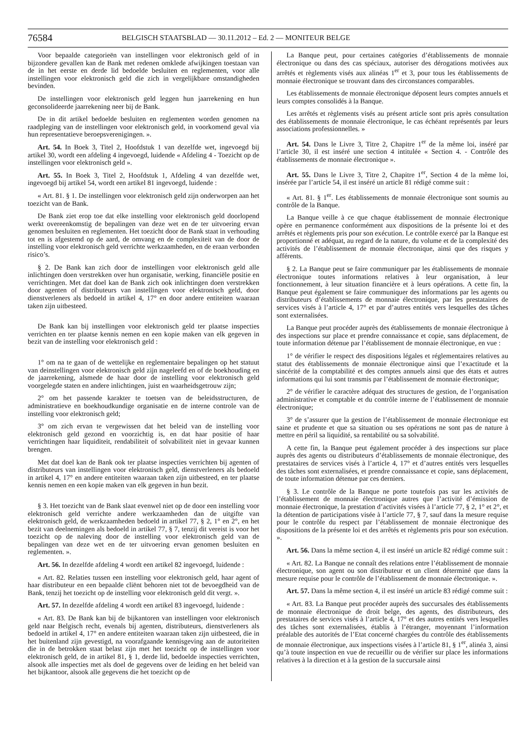76584 BELGISCH STAATSBLAD — 30.11.2012 – Ed. 2 — MONITEUR BELGE
Voor bepaalde categorieën van instellingen voor elektronisch geld of in bijzondere gevallen kan de Bank met redenen omklede afwijkingen toestaan van de in het eerste en derde lid bedoelde besluiten en reglementen, voor alle instellingen voor elektronisch geld die zich in vergelijkbare omstandigheden bevinden.
De instellingen voor elektronisch geld leggen hun jaarrekening en hun geconsolideerde jaarrekening neer bij de Bank.
De in dit artikel bedoelde besluiten en reglementen worden genomen na raadpleging van de instellingen voor elektronisch geld, in voorkomend geval via hun representatieve beroepsverenigingen. ».
Art. 54. In Boek 3, Titel 2, Hoofdstuk 1 van dezelfde wet, ingevoegd bij artikel 30, wordt een afdeling 4 ingevoegd, luidende « Afdeling 4 - Toezicht op de instellingen voor elektronisch geld ».
Art. 55. In Boek 3, Titel 2, Hoofdstuk 1, Afdeling 4 van dezelfde wet, ingevoegd bij artikel 54, wordt een artikel 81 ingevoegd, luidende :
« Art. 81. § 1. De instellingen voor elektronisch geld zijn onderworpen aan het toezicht van de Bank.
De Bank ziet erop toe dat elke instelling voor elektronisch geld doorlopend werkt overeenkomstig de bepalingen van deze wet en de ter uitvoering ervan genomen besluiten en reglementen. Het toezicht door de Bank staat in verhouding tot en is afgestemd op de aard, de omvang en de complexiteit van de door de instelling voor elektronisch geld verrichte werkzaamheden, en de eraan verbonden risico’s.
§ 2. De Bank kan zich door de instellingen voor elektronisch geld alle inlichtingen doen verstrekken over hun organisatie, werking, financiële positie en verrichtingen. Met dat doel kan de Bank zich ook inlichtingen doen verstrekken door agenten of distributeurs van instellingen voor elektronisch geld, door dienstverleners als bedoeld in artikel 4, 17° en door andere entiteiten waaraan taken zijn uitbesteed.
De Bank kan bij instellingen voor elektronisch geld ter plaatse inspecties verrichten en ter plaatse kennis nemen en een kopie maken van elk gegeven in bezit van de instelling voor elektronisch geld :
1° om na te gaan of de wettelijke en reglementaire bepalingen op het statuut van deinstellingen voor elektronisch geld zijn nageleefd en of de boekhouding en de jaarrekening, alsmede de haar door de instelling voor elektronisch geld voorgelegde staten en andere inlichtingen, juist en waarheidsgetrouw zijn;
2° om het passende karakter te toetsen van de beleidsstructuren, de administratieve en boekhoudkundige organisatie en de interne controle van de instelling voor elektronisch geld;
3° om zich ervan te vergewissen dat het beleid van de instelling voor elektronisch geld gezond en voorzichtig is, en dat haar positie of haar verrichtingen haar liquiditeit, rendabiliteit of solvabiliteit niet in gevaar kunnen brengen.
Met dat doel kan de Bank ook ter plaatse inspecties verrichten bij agenten of distributeurs van instellingen voor elektronisch geld, dienstverleners als bedoeld in artikel 4, 17° en andere entiteiten waaraan taken zijn uitbesteed, en ter plaatse kennis nemen en een kopie maken van elk gegeven in hun bezit.
§ 3. Het toezicht van de Bank slaat evenwel niet op de door een instelling voor elektronisch geld verrichte andere werkzaamheden dan de uitgifte van elektronisch geld, de werkzaamheden bedoeld in artikel 77, § 2, 1° en 2°, en het bezit van deelnemingen als bedoeld in artikel 77, § 7, tenzij dit vereist is voor het toezicht op de naleving door de instelling voor elektronisch geld van de bepalingen van deze wet en de ter uitvoering ervan genomen besluiten en reglementen. ».
Art. 56. In dezelfde afdeling 4 wordt een artikel 82 ingevoegd, luidende :
« Art. 82. Relaties tussen een instelling voor elektronisch geld, haar agent of haar distributeur en een bepaalde cliënt behoren niet tot de bevoegdheid van de Bank, tenzij het toezicht op de instelling voor elektronisch geld dit vergt. ».
Art. 57. In dezelfde afdeling 4 wordt een artikel 83 ingevoegd, luidende :
« Art. 83. De Bank kan bij de bijkantoren van instellingen voor elektronisch geld naar Belgisch recht, evenals bij agenten, distributeurs, dienstverleners als bedoeld in artikel 4, 17° en andere entiteiten waaraan taken zijn uitbesteed, die in het buitenland zijn gevestigd, na voorafgaande kennisgeving aan de autoriteiten die in de betrokken staat belast zijn met het toezicht op de instellingen voor elektronisch geld, de in artikel 81, § 1, derde lid, bedoelde inspecties verrichten, alsook alle inspecties met als doel de gegevens over de leiding en het beleid van het bijkantoor, alsook alle gegevens die het toezicht op de
La Banque peut, pour certaines catégories d’établissements de monnaie électronique ou dans des cas spéciaux, autoriser des dérogations motivées aux arrêtés et règlements visés aux alinéas 1<sup>er</sup> et 3, pour tous les établissements de monnaie électronique se trouvant dans des circonstances comparables.
Les établissements de monnaie électronique déposent leurs comptes annuels et leurs comptes consolidés à la Banque.
Les arrêtés et règlements visés au présent article sont pris après consultation des établissements de monnaie électronique, le cas échéant représentés par leurs associations professionnelles. »
Art. 54. Dans le Livre 3, Titre 2, Chapitre 1<sup>er</sup> de la même loi, inséré par l’article 30, il est inséré une section 4 intitulée « Section 4. - Contrôle des établissements de monnaie électronique ».
Art. 55. Dans le Livre 3, Titre 2, Chapitre 1<sup>er</sup>, Section 4 de la même loi, insérée par l’article 54, il est inséré un article 81 rédigé comme suit :
« Art. 81. § 1<sup>er</sup>. Les établissements de monnaie électronique sont soumis au contrôle de la Banque.
La Banque veille à ce que chaque établissement de monnaie électronique opère en permanence conformément aux dispositions de la présente loi et des arrêtés et règlements pris pour son exécution. Le contrôle exercé par la Banque est proportionné et adéquat, au regard de la nature, du volume et de la complexité des activités de l’établissement de monnaie électronique, ainsi que des risques y afférents.
§ 2. La Banque peut se faire communiquer par les établissements de monnaie électronique toutes informations relatives à leur organisation, à leur fonctionnement, à leur situation financière et à leurs opérations. A cette fin, la Banque peut également se faire communiquer des informations par les agents ou distributeurs d’établissements de monnaie électronique, par les prestataires de services visés à l’article 4, 17° et par d’autres entités vers lesquelles des tâches sont externalisées.
La Banque peut procéder auprès des établissements de monnaie électronique à des inspections sur place et prendre connaissance et copie, sans déplacement, de toute information détenue par l’établissement de monnaie électronique, en vue :
1° de vérifier le respect des dispositions légales et réglementaires relatives au statut des établissements de monnaie électronique ainsi que l’exactitude et la sincérité de la comptabilité et des comptes annuels ainsi que des états et autres informations qui lui sont transmis par l’établissement de monnaie électronique;
2° de vérifier le caractère adéquat des structures de gestion, de l’organisation administrative et comptable et du contrôle interne de l’établissement de monnaie électronique;
3° de s’assurer que la gestion de l’établissement de monnaie électronique est saine et prudente et que sa situation ou ses opérations ne sont pas de nature à mettre en péril sa liquidité, sa rentabilité ou sa solvabilité.
A cette fin, la Banque peut également procéder à des inspections sur place auprès des agents ou distributeurs d’établissements de monnaie électronique, des prestataires de services visés à l’article 4, 17° et d’autres entités vers lesquelles des tâches sont externalisées, et prendre connaissance et copie, sans déplacement, de toute information détenue par ces derniers.
§ 3. Le contrôle de la Banque ne porte toutefois pas sur les activités de l’établissement de monnaie électronique autres que l’activité d’émission de monnaie électronique, la prestation d’activités visées à l’article 77, § 2, 1° et 2°, et la détention de participations visée à l’article 77, § 7, sauf dans la mesure requise pour le contrôle du respect par l’établissement de monnaie électronique des dispositions de la présente loi et des arrêtés et règlements pris pour son exécution. ».
Art. 56. Dans la même section 4, il est inséré un article 82 rédigé comme suit :
« Art. 82. La Banque ne connaît des relations entre l’établissement de monnaie électronique, son agent ou son distributeur et un client déterminé que dans la mesure requise pour le contrôle de l’établissement de monnaie électronique. ».
Art. 57. Dans la même section 4, il est inséré un article 83 rédigé comme suit :
« Art. 83. La Banque peut procéder auprès des succursales des établissements de monnaie électronique de droit belge, des agents, des distributeurs, des prestataires de services visés à l’article 4, 17° et des autres entités vers lesquelles des tâches sont externalisées, établis à l’étranger, moyennant l’information préalable des autorités de l’Etat concerné chargées du contrôle des établissements de monnaie électronique, aux inspections visées à l’article 81, § 1<sup>er</sup>, alinéa 3, ainsi qu’à toute inspection en vue de recueillir ou de vérifier sur place les informations relatives à la direction et à la gestion de la succursale ainsi